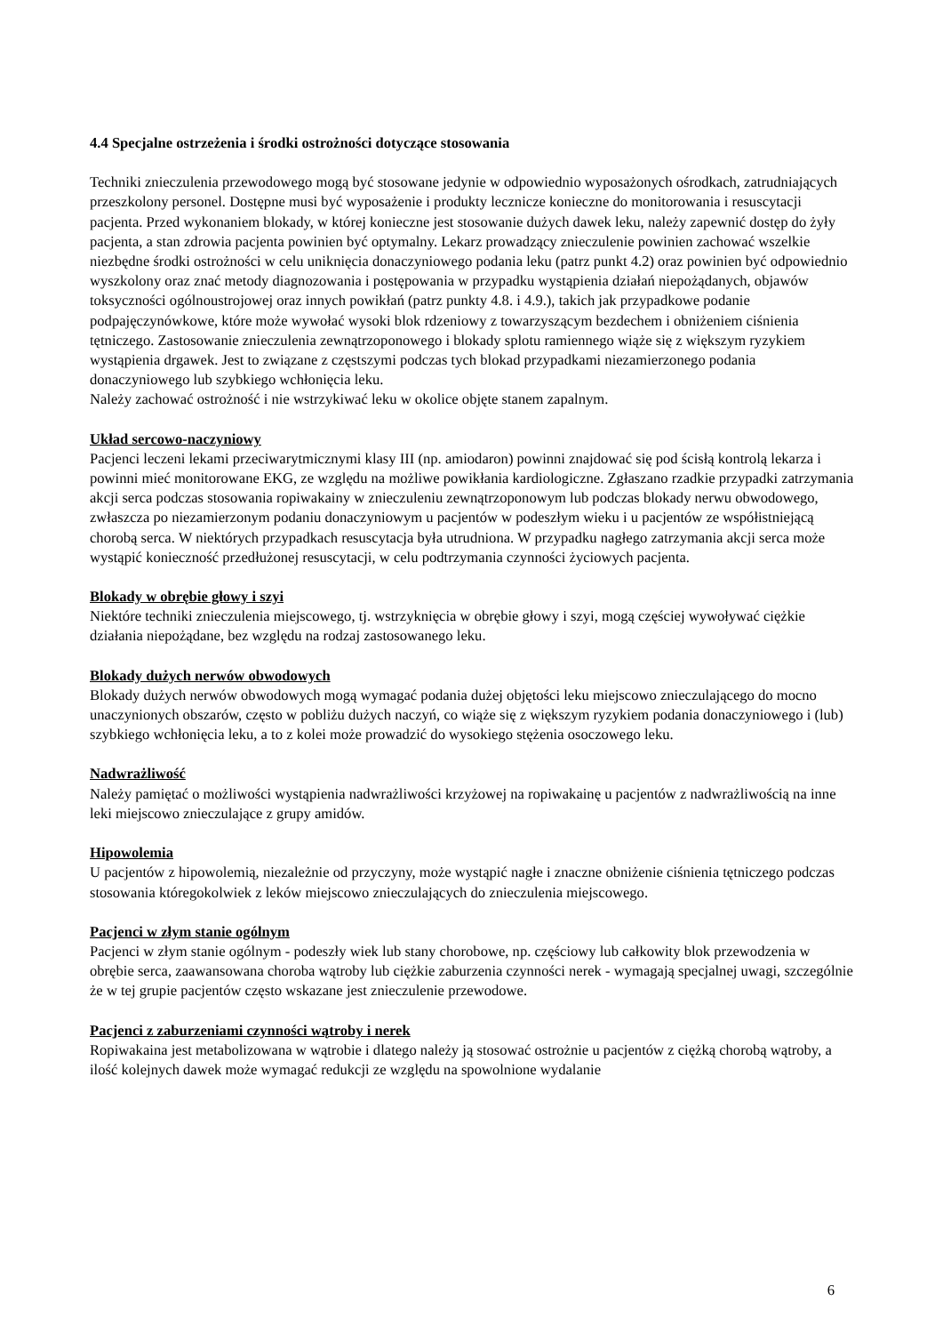4.4 Specjalne ostrzeżenia i środki ostrożności dotyczące stosowania
Techniki znieczulenia przewodowego mogą być stosowane jedynie w odpowiednio wyposażonych ośrodkach, zatrudniających przeszkolony personel. Dostępne musi być wyposażenie i produkty lecznicze konieczne do monitorowania i resuscytacji pacjenta. Przed wykonaniem blokady, w której konieczne jest stosowanie dużych dawek leku, należy zapewnić dostęp do żyły pacjenta, a stan zdrowia pacjenta powinien być optymalny. Lekarz prowadzący znieczulenie powinien zachować wszelkie niezbędne środki ostrożności w celu uniknięcia donaczyniowego podania leku (patrz punkt 4.2) oraz powinien być odpowiednio wyszkolony oraz znać metody diagnozowania i postępowania w przypadku wystąpienia działań niepożądanych, objawów toksyczności ogólnoustrojowej oraz innych powikłań (patrz punkty 4.8. i 4.9.), takich jak przypadkowe podanie podpajęczynówkowe, które może wywołać wysoki blok rdzeniowy z towarzyszącym bezdechem i obniżeniem ciśnienia tętniczego. Zastosowanie znieczulenia zewnątrzoponowego i blokady splotu ramiennego wiąże się z większym ryzykiem wystąpienia drgawek. Jest to związane z częstszymi podczas tych blokad przypadkami niezamierzonego podania donaczyniowego lub szybkiego wchłonięcia leku.
Należy zachować ostrożność i nie wstrzykiwać leku w okolice objęte stanem zapalnym.
Układ sercowo-naczyniowy
Pacjenci leczeni lekami przeciwarytmicznymi klasy III (np. amiodaron) powinni znajdować się pod ścisłą kontrolą lekarza i powinni mieć monitorowane EKG, ze względu na możliwe powikłania kardiologiczne. Zgłaszano rzadkie przypadki zatrzymania akcji serca podczas stosowania ropiwakainy w znieczuleniu zewnątrzoponowym lub podczas blokady nerwu obwodowego, zwłaszcza po niezamierzonym podaniu donaczyniowym u pacjentów w podeszłym wieku i u pacjentów ze współistniejącą chorobą serca. W niektórych przypadkach resuscytacja była utrudniona. W przypadku nagłego zatrzymania akcji serca może wystąpić konieczność przedłużonej resuscytacji, w celu podtrzymania czynności życiowych pacjenta.
Blokady w obrębie głowy i szyi
Niektóre techniki znieczulenia miejscowego, tj. wstrzyknięcia w obrębie głowy i szyi, mogą częściej wywoływać ciężkie działania niepożądane, bez względu na rodzaj zastosowanego leku.
Blokady dużych nerwów obwodowych
Blokady dużych nerwów obwodowych mogą wymagać podania dużej objętości leku miejscowo znieczulającego do mocno unaczynionych obszarów, często w pobliżu dużych naczyń, co wiąże się z większym ryzykiem podania donaczyniowego i (lub) szybkiego wchłonięcia leku, a to z kolei może prowadzić do wysokiego stężenia osoczowego leku.
Nadwrażliwość
Należy pamiętać o możliwości wystąpienia nadwrażliwości krzyżowej na ropiwakainę u pacjentów z nadwrażliwością na inne leki miejscowo znieczulające z grupy amidów.
Hipowolemia
U pacjentów z hipowolemią, niezależnie od przyczyny, może wystąpić nagłe i znaczne obniżenie ciśnienia tętniczego podczas stosowania któregokolwiek z leków miejscowo znieczulających do znieczulenia miejscowego.
Pacjenci w złym stanie ogólnym
Pacjenci w złym stanie ogólnym - podeszły wiek lub stany chorobowe, np. częściowy lub całkowity blok przewodzenia w obrębie serca, zaawansowana choroba wątroby lub ciężkie zaburzenia czynności nerek - wymagają specjalnej uwagi, szczególnie że w tej grupie pacjentów często wskazane jest znieczulenie przewodowe.
Pacjenci z zaburzeniami czynności wątroby i nerek
Ropiwakaina jest metabolizowana w wątrobie i dlatego należy ją stosować ostrożnie u pacjentów z ciężką chorobą wątroby, a ilość kolejnych dawek może wymagać redukcji ze względu na spowolnione wydalanie
6